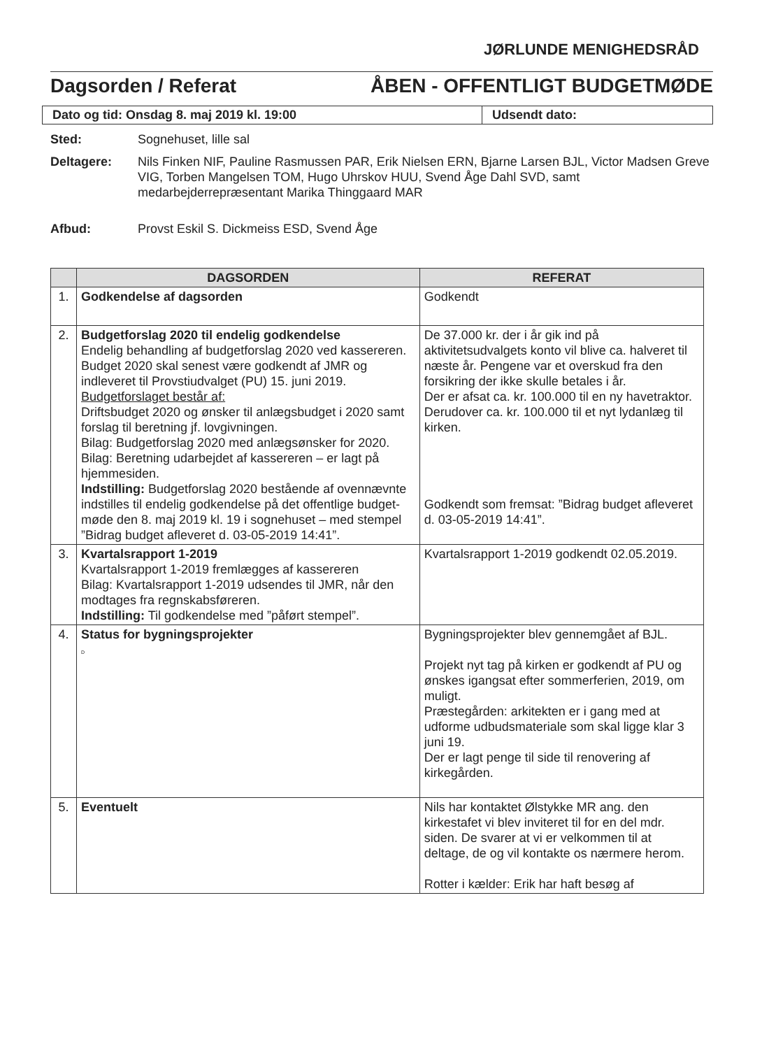JØRLUNDE MENIGHEDSRÅD
Dagsorden / Referat ÅBEN - OFFENTLIGT BUDGETMØDE
Dato og tid: Onsdag 8. maj 2019 kl. 19:00 Udsendt dato:
Sted: Sognehuset, lille sal
Deltagere: Nils Finken NIF, Pauline Rasmussen PAR, Erik Nielsen ERN, Bjarne Larsen BJL, Victor Madsen Greve VIG, Torben Mangelsen TOM, Hugo Uhrskov HUU, Svend Åge Dahl SVD, samt medarbejderrepræsentant Marika Thinggaard MAR
Afbud: Provst Eskil S. Dickmeiss ESD, Svend Åge
| | DAGSORDEN | REFERAT |
| --- | --- | --- |
| 1. | Godkendelse af dagsorden | Godkendt |
| 2. | Budgetforslag 2020 til endelig godkendelse Endelig behandling af budgetforslag 2020 ved kassereren. Budget 2020 skal senest være godkendt af JMR og indleveret til Provstiudvalget (PU) 15. juni 2019. Budgetforslaget består af: Driftsbudget 2020 og ønsker til anlægsbudget i 2020 samt forslag til beretning jf. lovgivningen. Bilag: Budgetforslag 2020 med anlægsønsker for 2020. Bilag: Beretning udarbejdet af kassereren – er lagt på hjemmesiden. Indstilling: Budgetforslag 2020 bestående af ovennævnte indstilles til endelig godkendelse på det offentlige budget-møde den 8. maj 2019 kl. 19 i sognehuset – med stempel ”Bidrag budget afleveret d. 03-05-2019 14:41”. | De 37.000 kr. der i år gik ind på aktivitetsudvalgets konto vil blive ca. halveret til næste år. Pengene var et overskud fra den forsikring der ikke skulle betales i år. Der er afsat ca. kr. 100.000 til en ny havetraktor. Derudover ca. kr. 100.000 til et nyt lydanlæg til kirken. Godkendt som fremsat: ”Bidrag budget afleveret d. 03-05-2019 14:41”. |
| 3. | Kvartalsrapport 1-2019 Kvartalsrapport 1-2019 fremlægges af kassereren Bilag: Kvartalsrapport 1-2019 udsendes til JMR, når den modtages fra regnskabsføreren. Indstilling: Til godkendelse med ”påført stempel”. | Kvartalsrapport 1-2019 godkendt 02.05.2019. |
| 4. | Status for bygningsprojekter D | Bygningsprojekter blev gennemgået af BJL. Projekt nyt tag på kirken er godkendt af PU og ønskes igangsat efter sommerferien, 2019, om muligt. Præstegården: arkitekten er i gang med at udforme udbudsmateriale som skal ligge klar 3 juni 19. Der er lagt penge til side til renovering af kirkegården. |
| 5. | Eventuelt | Nils har kontaktet Ølstykke MR ang. den kirkestafet vi blev inviteret til for en del mdr. siden. De svarer at vi er velkommen til at deltage, de og vil kontakte os nærmere herom. Rotter i kælder: Erik har haft besøg af |